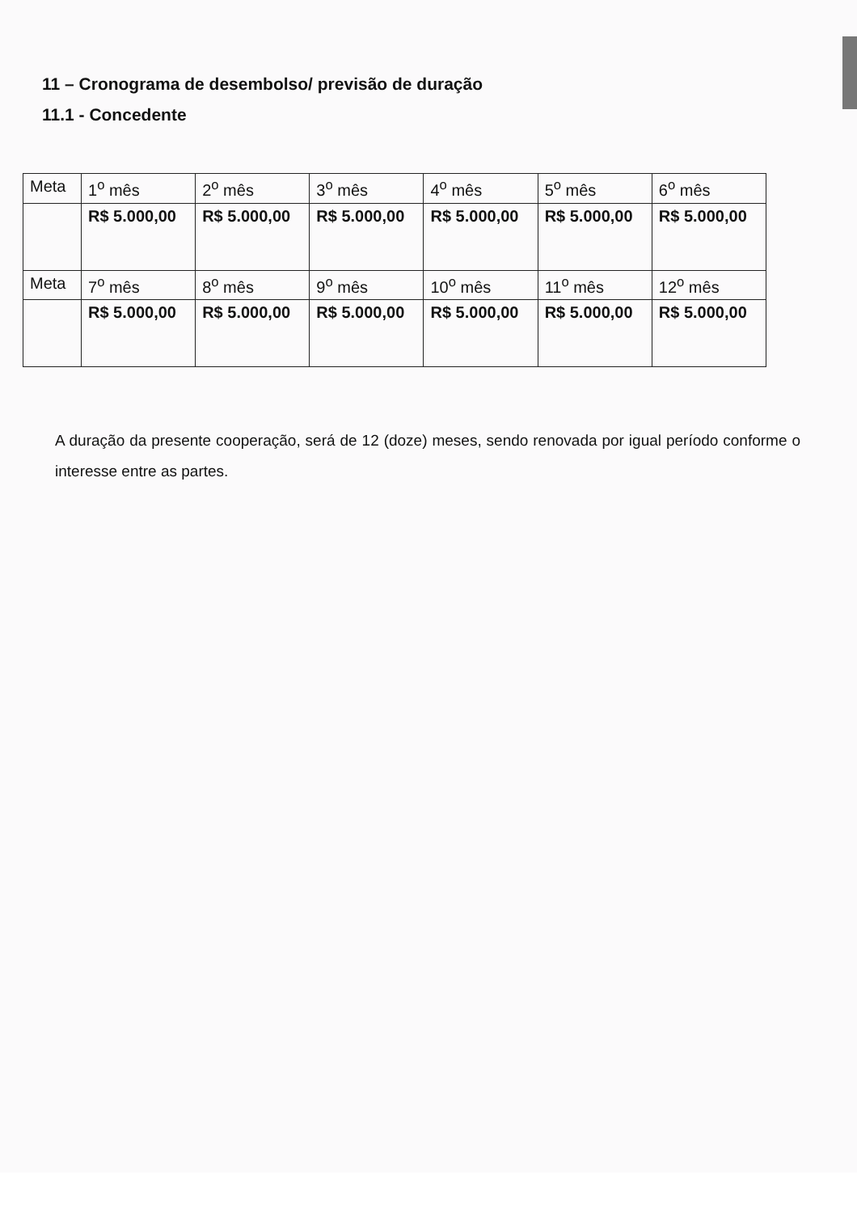11 – Cronograma de desembolso/ previsão de duração
11.1 - Concedente
| Meta | 1<sup>o</sup> mês | 2<sup>o</sup> mês | 3<sup>o</sup> mês | 4<sup>o</sup> mês | 5<sup>o</sup> mês | 6<sup>o</sup> mês |
| | R$ 5.000,00 | R$ 5.000,00 | R$ 5.000,00 | R$ 5.000,00 | R$ 5.000,00 | R$ 5.000,00 |
| Meta | 7<sup>o</sup> mês | 8<sup>o</sup> mês | 9<sup>o</sup> mês | 10<sup>o</sup> mês | 11<sup>o</sup> mês | 12<sup>o</sup> mês |
| | R$ 5.000,00 | R$ 5.000,00 | R$ 5.000,00 | R$ 5.000,00 | R$ 5.000,00 | R$ 5.000,00 |
A duração da presente cooperação, será de 12 (doze) meses, sendo renovada por igual período conforme o interesse entre as partes.